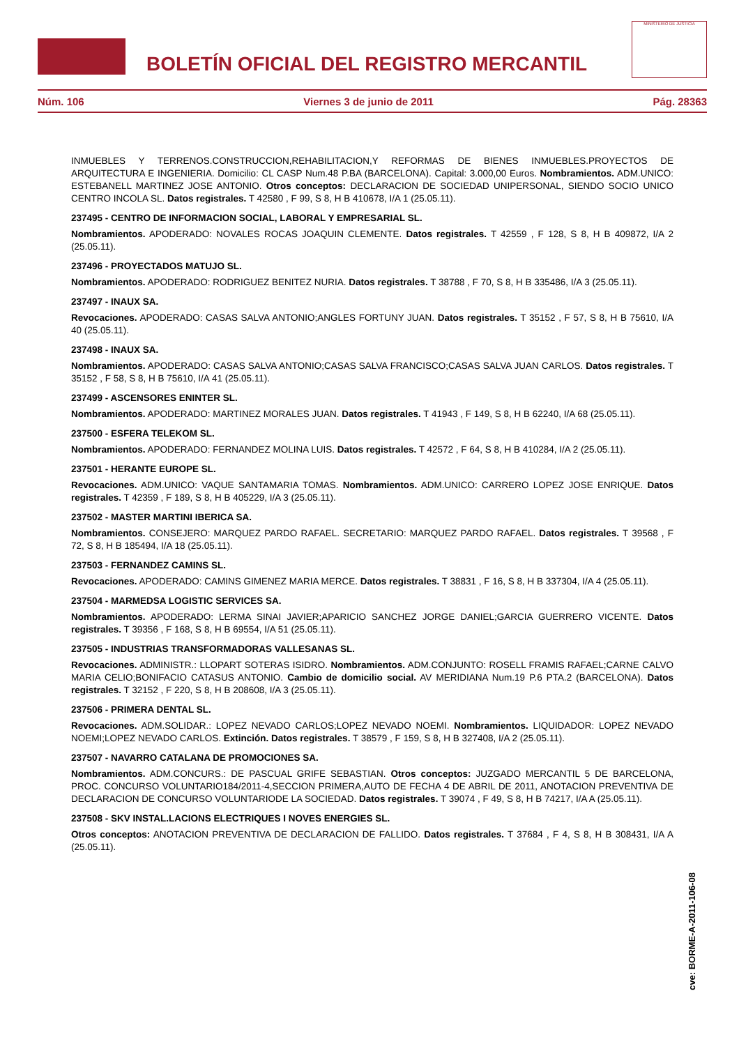BOLETÍN OFICIAL DEL REGISTRO MERCANTIL
MINISTERIO DE JUSTICIA
Núm. 106 Viernes 3 de junio de 2011 Pág. 28363
INMUEBLES Y TERRENOS.CONSTRUCCION,REHABILITACION,Y REFORMAS DE BIENES INMUEBLES.PROYECTOS DE ARQUITECTURA E INGENIERIA. Domicilio: CL CASP Num.48 P.BA (BARCELONA). Capital: 3.000,00 Euros. Nombramientos. ADM.UNICO: ESTEBANELL MARTINEZ JOSE ANTONIO. Otros conceptos: DECLARACION DE SOCIEDAD UNIPERSONAL, SIENDO SOCIO UNICO CENTRO INCOLA SL. Datos registrales. T 42580 , F 99, S 8, H B 410678, I/A 1 (25.05.11).
237495 - CENTRO DE INFORMACION SOCIAL, LABORAL Y EMPRESARIAL SL.
Nombramientos. APODERADO: NOVALES ROCAS JOAQUIN CLEMENTE. Datos registrales. T 42559 , F 128, S 8, H B 409872, I/A 2 (25.05.11).
237496 - PROYECTADOS MATUJO SL.
Nombramientos. APODERADO: RODRIGUEZ BENITEZ NURIA. Datos registrales. T 38788 , F 70, S 8, H B 335486, I/A 3 (25.05.11).
237497 - INAUX SA.
Revocaciones. APODERADO: CASAS SALVA ANTONIO;ANGLES FORTUNY JUAN. Datos registrales. T 35152 , F 57, S 8, H B 75610, I/A 40 (25.05.11).
237498 - INAUX SA.
Nombramientos. APODERADO: CASAS SALVA ANTONIO;CASAS SALVA FRANCISCO;CASAS SALVA JUAN CARLOS. Datos registrales. T 35152 , F 58, S 8, H B 75610, I/A 41 (25.05.11).
237499 - ASCENSORES ENINTER SL.
Nombramientos. APODERADO: MARTINEZ MORALES JUAN. Datos registrales. T 41943 , F 149, S 8, H B 62240, I/A 68 (25.05.11).
237500 - ESFERA TELEKOM SL.
Nombramientos. APODERADO: FERNANDEZ MOLINA LUIS. Datos registrales. T 42572 , F 64, S 8, H B 410284, I/A 2 (25.05.11).
237501 - HERANTE EUROPE SL.
Revocaciones. ADM.UNICO: VAQUE SANTAMARIA TOMAS. Nombramientos. ADM.UNICO: CARRERO LOPEZ JOSE ENRIQUE. Datos registrales. T 42359 , F 189, S 8, H B 405229, I/A 3 (25.05.11).
237502 - MASTER MARTINI IBERICA SA.
Nombramientos. CONSEJERO: MARQUEZ PARDO RAFAEL. SECRETARIO: MARQUEZ PARDO RAFAEL. Datos registrales. T 39568 , F 72, S 8, H B 185494, I/A 18 (25.05.11).
237503 - FERNANDEZ CAMINS SL.
Revocaciones. APODERADO: CAMINS GIMENEZ MARIA MERCE. Datos registrales. T 38831 , F 16, S 8, H B 337304, I/A 4 (25.05.11).
237504 - MARMEDSA LOGISTIC SERVICES SA.
Nombramientos. APODERADO: LERMA SINAI JAVIER;APARICIO SANCHEZ JORGE DANIEL;GARCIA GUERRERO VICENTE. Datos registrales. T 39356 , F 168, S 8, H B 69554, I/A 51 (25.05.11).
237505 - INDUSTRIAS TRANSFORMADORAS VALLESANAS SL.
Revocaciones. ADMINISTR.: LLOPART SOTERAS ISIDRO. Nombramientos. ADM.CONJUNTO: ROSELL FRAMIS RAFAEL;CARNE CALVO MARIA CELIO;BONIFACIO CATASUS ANTONIO. Cambio de domicilio social. AV MERIDIANA Num.19 P.6 PTA.2 (BARCELONA). Datos registrales. T 32152 , F 220, S 8, H B 208608, I/A 3 (25.05.11).
237506 - PRIMERA DENTAL SL.
Revocaciones. ADM.SOLIDAR.: LOPEZ NEVADO CARLOS;LOPEZ NEVADO NOEMI. Nombramientos. LIQUIDADOR: LOPEZ NEVADO NOEMI;LOPEZ NEVADO CARLOS. Extinción. Datos registrales. T 38579 , F 159, S 8, H B 327408, I/A 2 (25.05.11).
237507 - NAVARRO CATALANA DE PROMOCIONES SA.
Nombramientos. ADM.CONCURS.: DE PASCUAL GRIFE SEBASTIAN. Otros conceptos: JUZGADO MERCANTIL 5 DE BARCELONA, PROC. CONCURSO VOLUNTARIO184/2011-4,SECCION PRIMERA,AUTO DE FECHA 4 DE ABRIL DE 2011, ANOTACION PREVENTIVA DE DECLARACION DE CONCURSO VOLUNTARIODE LA SOCIEDAD. Datos registrales. T 39074 , F 49, S 8, H B 74217, I/A A (25.05.11).
237508 - SKV INSTAL.LACIONS ELECTRIQUES I NOVES ENERGIES SL.
Otros conceptos: ANOTACION PREVENTIVA DE DECLARACION DE FALLIDO. Datos registrales. T 37684 , F 4, S 8, H B 308431, I/A A (25.05.11).
cve: BORME-A-2011-106-08